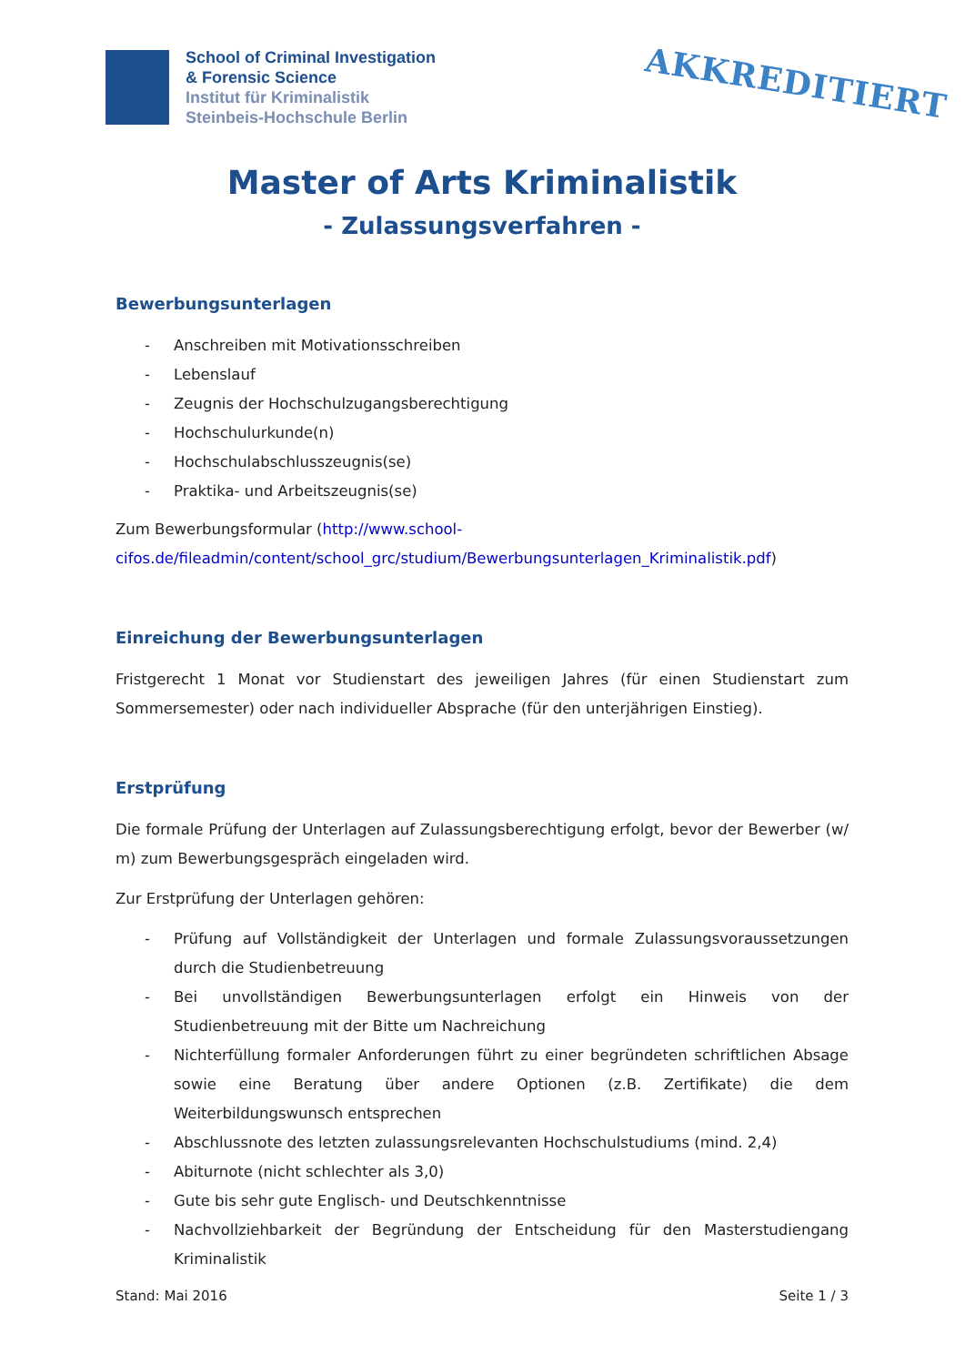School of Criminal Investigation
& Forensic Science
Institut für Kriminalistik
Steinbeis-Hochschule Berlin
AKKREDITIERT
Master of Arts Kriminalistik
- Zulassungsverfahren -
Bewerbungsunterlagen
- Anschreiben mit Motivationsschreiben
- Lebenslauf
- Zeugnis der Hochschulzugangsberechtigung
- Hochschulurkunde(n)
- Hochschulabschlusszeugnis(se)
- Praktika- und Arbeitszeugnis(se)
Zum Bewerbungsformular (http://www.school-cifos.de/fileadmin/content/school_grc/studium/Bewerbungsunterlagen_Kriminalistik.pdf)
Einreichung der Bewerbungsunterlagen
Fristgerecht 1 Monat vor Studienstart des jeweiligen Jahres (für einen Studienstart zum Sommersemester) oder nach individueller Absprache (für den unterjährigen Einstieg).
Erstprüfung
Die formale Prüfung der Unterlagen auf Zulassungsberechtigung erfolgt, bevor der Bewerber (w/ m) zum Bewerbungsgespräch eingeladen wird.
Zur Erstprüfung der Unterlagen gehören:
- Prüfung auf Vollständigkeit der Unterlagen und formale Zulassungsvoraussetzungen durch die Studienbetreuung
- Bei unvollständigen Bewerbungsunterlagen erfolgt ein Hinweis von der Studienbetreuung mit der Bitte um Nachreichung
- Nichterfüllung formaler Anforderungen führt zu einer begründeten schriftlichen Absage sowie eine Beratung über andere Optionen (z.B. Zertifikate) die dem Weiterbildungswunsch entsprechen
- Abschlussnote des letzten zulassungsrelevanten Hochschulstudiums (mind. 2,4)
- Abiturnote (nicht schlechter als 3,0)
- Gute bis sehr gute Englisch- und Deutschkenntnisse
- Nachvollziehbarkeit der Begründung der Entscheidung für den Masterstudiengang Kriminalistik
Stand: Mai 2016 Seite 1 / 3